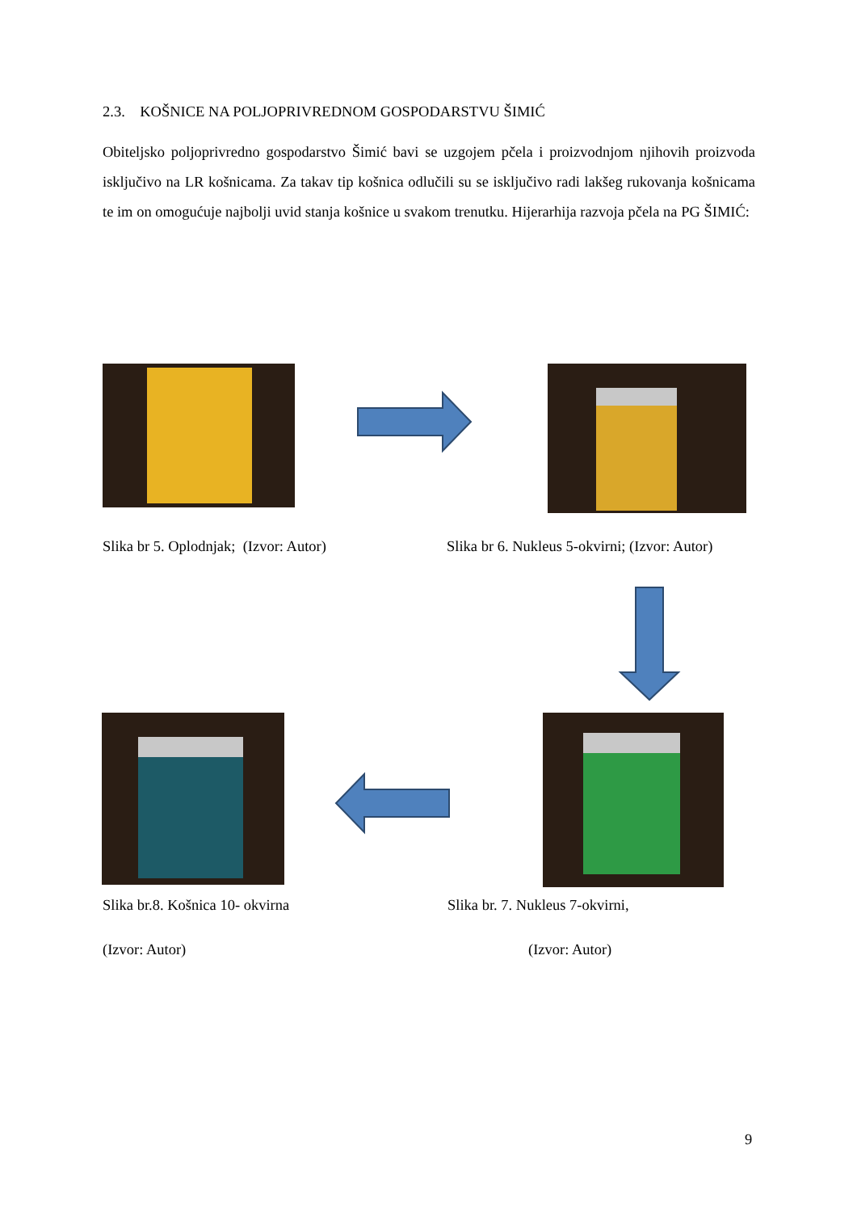2.3. KOŠNICE NA POLJOPRIVREDNOM GOSPODARSTVU ŠIMIĆ
Obiteljsko poljoprivredno gospodarstvo Šimić bavi se uzgojem pčela i proizvodnjom njihovih proizvoda isključivo na LR košnicama. Za takav tip košnica odlučili su se isključivo radi lakšeg rukovanja košnicama te im on omogućuje najbolji uvid stanja košnice u svakom trenutku. Hijerarhija razvoja pčela na PG ŠIMIĆ:
Slika br 5. Oplodnjak; (Izvor: Autor)
Slika br 6. Nukleus 5-okvirni; (Izvor: Autor)
Slika br.8. Košnica 10- okvirna
Slika br. 7. Nukleus 7-okvirni,
(Izvor: Autor) (Izvor: Autor)
9